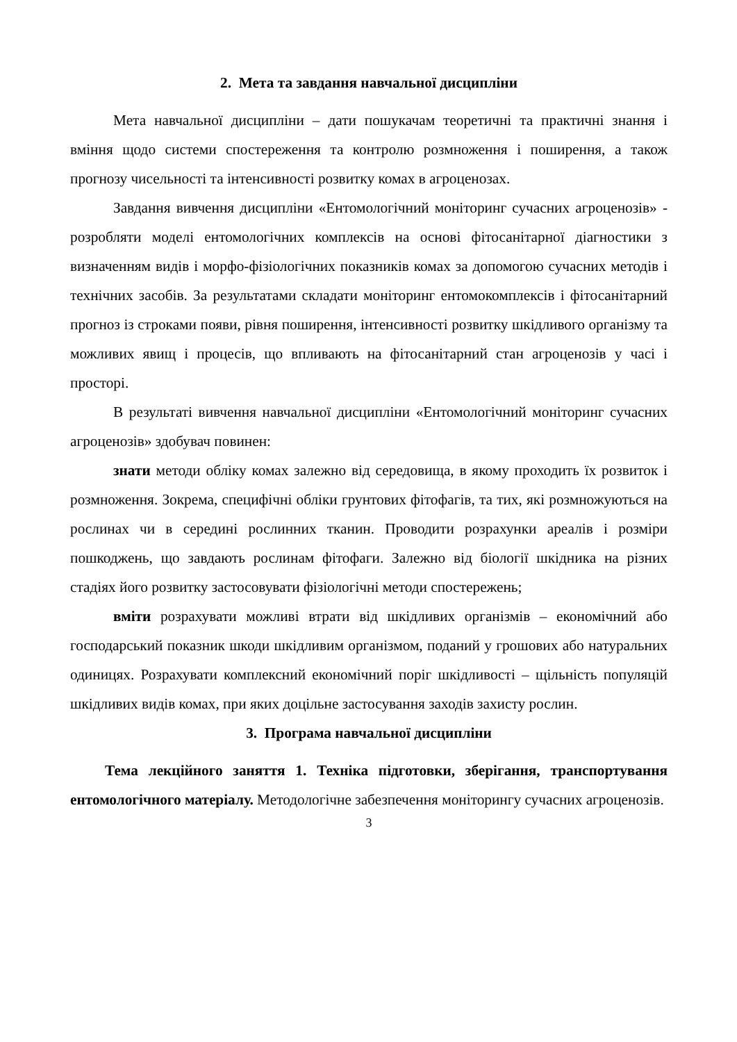2. Мета та завдання навчальної дисципліни
Мета навчальної дисципліни – дати пошукачам теоретичні та практичні знання і вміння щодо системи спостереження та контролю розмноження і поширення, а також прогнозу чисельності та інтенсивності розвитку комах в агроценозах.
Завдання вивчення дисципліни «Ентомологічний моніторинг сучасних агроценозів» - розробляти моделі ентомологічних комплексів на основі фітосанітарної діагностики з визначенням видів і морфо-фізіологічних показників комах за допомогою сучасних методів і технічних засобів. За результатами складати моніторинг ентомокомплексів і фітосанітарний прогноз із строками появи, рівня поширення, інтенсивності розвитку шкідливого організму та можливих явищ і процесів, що впливають на фітосанітарний стан агроценозів у часі і просторі.
В результаті вивчення навчальної дисципліни «Ентомологічний моніторинг сучасних агроценозів» здобувач повинен:
знати методи обліку комах залежно від середовища, в якому проходить їх розвиток і розмноження. Зокрема, специфічні обліки грунтових фітофагів, та тих, які розмножуються на рослинах чи в середині рослинних тканин. Проводити розрахунки ареалів і розміри пошкоджень, що завдають рослинам фітофаги. Залежно від біології шкідника на різних стадіях його розвитку застосовувати фізіологічні методи спостережень;
вміти розрахувати можливі втрати від шкідливих організмів – економічний або господарський показник шкоди шкідливим організмом, поданий у грошових або натуральних одиницях. Розрахувати комплексний економічний поріг шкідливості – щільність популяцій шкідливих видів комах, при яких доцільне застосування заходів захисту рослин.
3. Програма навчальної дисципліни
Тема лекційного заняття 1. Техніка підготовки, зберігання, транспортування ентомологічного матеріалу. Методологічне забезпечення моніторингу сучасних агроценозів.
3